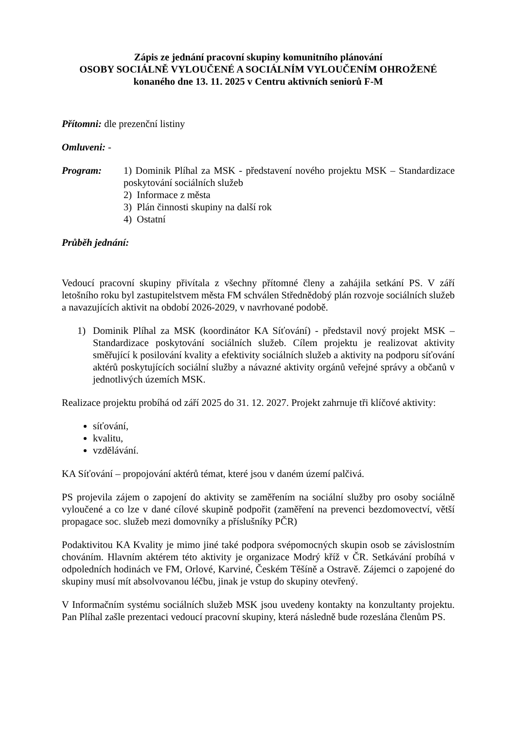Zápis ze jednání pracovní skupiny komunitního plánování
OSOBY SOCIÁLNĚ VYLOUČENÉ A SOCIÁLNÍM VYLOUČENÍM OHROŽENÉ
konaného dne 13. 11. 2025 v Centru aktivních seniorů F-M
Přítomni: dle prezenční listiny
Omluveni: -
Program: 1) Dominik Plíhal za MSK - představení nového projektu MSK – Standardizace poskytování sociálních služeb
2) Informace z města
3) Plán činnosti skupiny na další rok
4) Ostatní
Průběh jednání:
Vedoucí pracovní skupiny přivítala z všechny přítomné členy a zahájila setkání PS. V září letošního roku byl zastupitelstvem města FM schválen Střednědobý plán rozvoje sociálních služeb a navazujících aktivit na období 2026-2029, v navrhované podobě.
1) Dominik Plíhal za MSK (koordinátor KA Síťování) - představil nový projekt MSK – Standardizace poskytování sociálních služeb. Cílem projektu je realizovat aktivity směřující k posilování kvality a efektivity sociálních služeb a aktivity na podporu síťování aktérů poskytujících sociální služby a návazné aktivity orgánů veřejné správy a občanů v jednotlivých územích MSK.
Realizace projektu probíhá od září 2025 do 31. 12. 2027. Projekt zahrnuje tři klíčové aktivity:
síťování,
kvalitu,
vzdělávání.
KA Síťování – propojování aktérů témat, které jsou v daném území palčivá.
PS projevila zájem o zapojení do aktivity se zaměřením na sociální služby pro osoby sociálně vyloučené a co lze v dané cílové skupině podpořit (zaměření na prevenci bezdomovectví, větší propagace soc. služeb mezi domovníky a příslušníky PČR)
Podaktivitou KA Kvality je mimo jiné také podpora svépomocných skupin osob se závislostním chováním. Hlavním aktérem této aktivity je organizace Modrý kříž v ČR. Setkávání probíhá v odpoledních hodinách ve FM, Orlové, Karviné, Českém Těšíně a Ostravě. Zájemci o zapojené do skupiny musí mít absolvovanou léčbu, jinak je vstup do skupiny otevřený.
V Informačním systému sociálních služeb MSK jsou uvedeny kontakty na konzultanty projektu. Pan Plíhal zašle prezentaci vedoucí pracovní skupiny, která následně bude rozeslána členům PS.